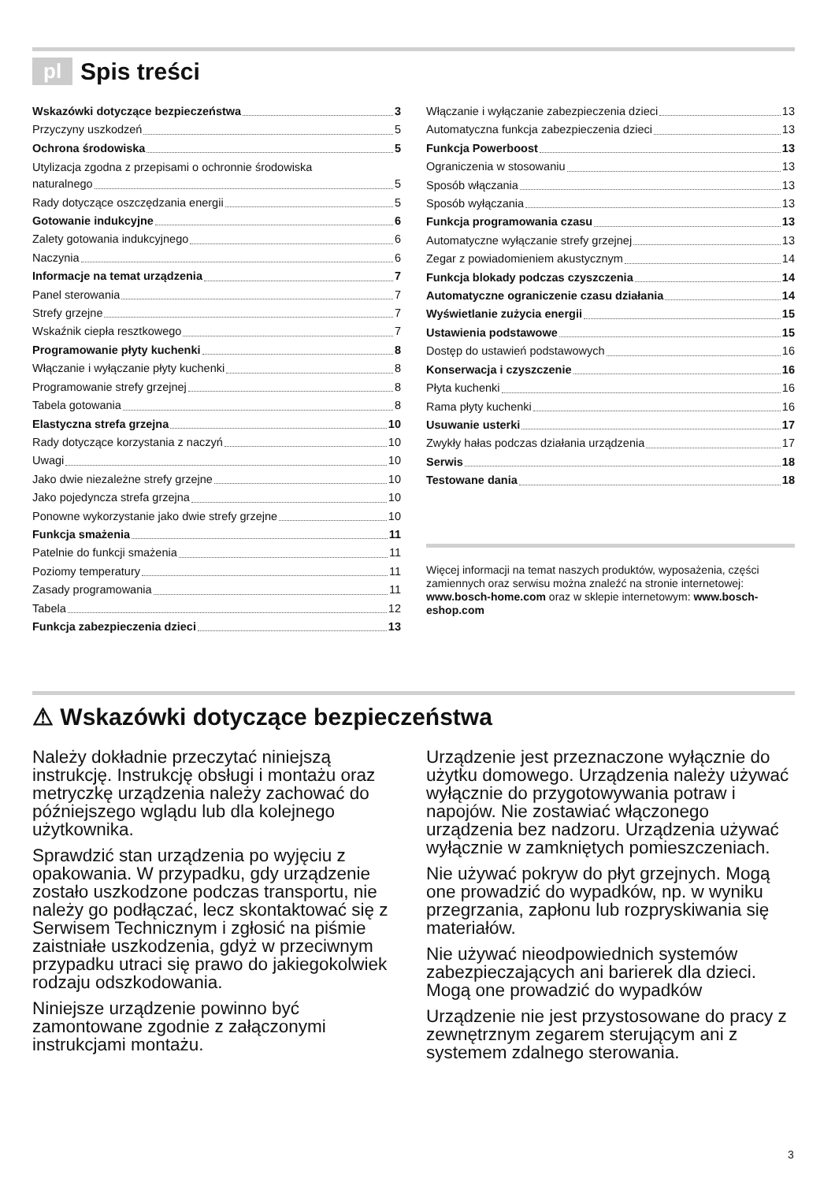pl Spis treści
Wskazówki dotyczące bezpieczeństwa 3
Przyczyny uszkodzeń 5
Ochrona środowiska 5
Utylizacja zgodna z przepisami o ochronnie środowiska
naturalnego 5
Rady dotyczące oszczędzania energii 5
Gotowanie indukcyjne 6
Zalety gotowania indukcyjnego 6
Naczynia 6
Informacje na temat urządzenia 7
Panel sterowania 7
Strefy grzejne 7
Wskaźnik ciepła resztkowego 7
Programowanie płyty kuchenki 8
Włączanie i wyłączanie płyty kuchenki 8
Programowanie strefy grzejnej 8
Tabela gotowania 8
Elastyczna strefa grzejna 10
Rady dotyczące korzystania z naczyń 10
Uwagi 10
Jako dwie niezależne strefy grzejne 10
Jako pojedyncza strefa grzejna 10
Ponowne wykorzystanie jako dwie strefy grzejne 10
Funkcja smażenia 11
Patelnie do funkcji smażenia 11
Poziomy temperatury 11
Zasady programowania 11
Tabela 12
Funkcja zabezpieczenia dzieci 13
Włączanie i wyłączanie zabezpieczenia dzieci 13
Automatyczna funkcja zabezpieczenia dzieci 13
Funkcja Powerboost 13
Ograniczenia w stosowaniu 13
Sposób włączania 13
Sposób wyłączania 13
Funkcja programowania czasu 13
Automatyczne wyłączanie strefy grzejnej 13
Zegar z powiadomieniem akustycznym 14
Funkcja blokady podczas czyszczenia 14
Automatyczne ograniczenie czasu działania 14
Wyświetlanie zużycia energii 15
Ustawienia podstawowe 15
Dostęp do ustawień podstawowych 16
Konserwacja i czyszczenie 16
Płyta kuchenki 16
Rama płyty kuchenki 16
Usuwanie usterki 17
Zwykły hałas podczas działania urządzenia 17
Serwis 18
Testowane dania 18
Więcej informacji na temat naszych produktów, wyposażenia, części zamiennych oraz serwisu można znaleźć na stronie internetowej: www.bosch-home.com oraz w sklepie internetowym: www.bosch-eshop.com
⚠ Wskazówki dotyczące bezpieczeństwa
Należy dokładnie przeczytać niniejszą instrukcję. Instrukcję obsługi i montażu oraz metryczkę urządzenia należy zachować do późniejszego wglądu lub dla kolejnego użytkownika.
Sprawdzić stan urządzenia po wyjęciu z opakowania. W przypadku, gdy urządzenie zostało uszkodzone podczas transportu, nie należy go podłączać, lecz skontaktować się z Serwisem Technicznym i zgłosić na piśmie zaistniałe uszkodzenia, gdyż w przeciwnym przypadku utraci się prawo do jakiegokolwiek rodzaju odszkodowania.
Niniejsze urządzenie powinno być zamontowane zgodnie z załączonymi instrukcjami montażu.
Urządzenie jest przeznaczone wyłącznie do użytku domowego. Urządzenia należy używać wyłącznie do przygotowywania potraw i napojów. Nie zostawiać włączonego urządzenia bez nadzoru. Urządzenia używać wyłącznie w zamkniętych pomieszczeniach.
Nie używać pokryw do płyt grzejnych. Mogą one prowadzić do wypadków, np. w wyniku przegrzania, zapłonu lub rozpryskiwania się materiałów.
Nie używać nieodpowiednich systemów zabezpieczających ani barierek dla dzieci. Mogą one prowadzić do wypadków
Urządzenie nie jest przystosowane do pracy z zewnętrznym zegarem sterującym ani z systemem zdalnego sterowania.
3